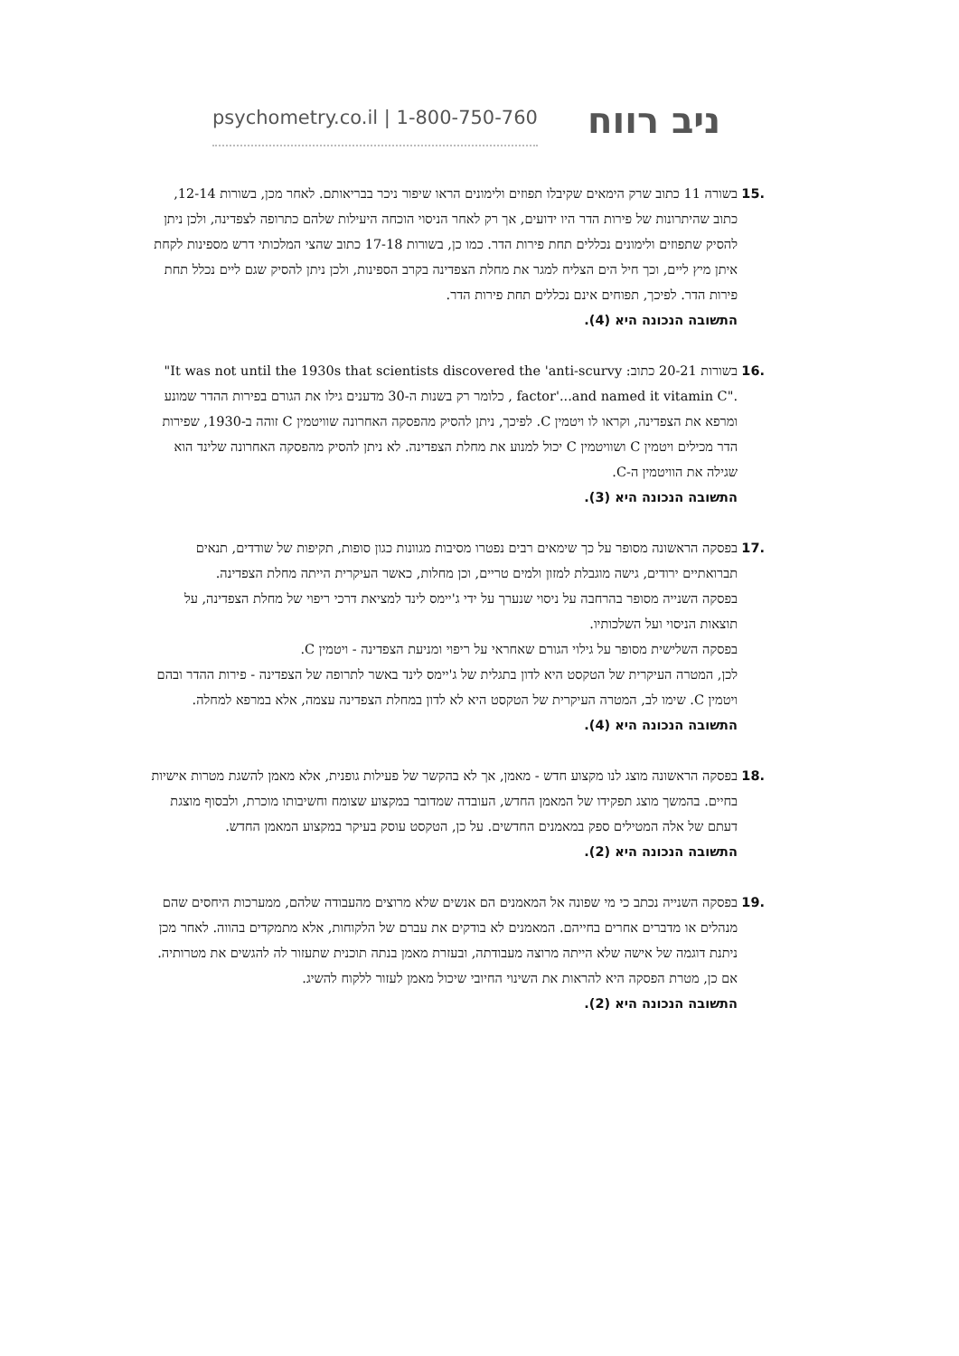psychometry.co.il | 1-800-750-760
ניב רווח
.15 בשורה 11 כתוב שרק הימאים שקיבלו תפוזים ולימונים הראו שיפור ניכר בבריאותם. לאחר מכן, בשורות 12-14, כתוב שהיתרונות של פירות הדר היו ידועים, אך רק לאחר הניסוי הוכחה היעילות שלהם כתרופה לצפדינה, ולכן ניתן להסיק שתפוזים ולימונים נכללים תחת פירות הדר. כמו כן, בשורות 17-18 כתוב שהצי המלכותי דרש מספינות לקחת איתן מיץ ליים, וכך חיל הים הצליח למגר את מחלת הצפדינה בקרב הספינות, ולכן ניתן להסיק שגם ליים נכלל תחת פירות הדר. לפיכך, תפוחים אינם נכללים תחת פירות הדר.
התשובה הנכונה היא (4).
.16 בשורות 20-21 כתוב: "It was not until the 1930s that scientists discovered the 'anti-scurvy factor'...and named it vitamin C". , כלומר רק בשנות ה-30 מדענים גילו את הגורם בפירות ההדר שמונע ומרפא את הצפדינה, וקראו לו ויטמין C. לפיכך, ניתן להסיק מהפסקה האחרונה שוויטמין C זוהה ב-1930, שפירות הדר מכילים ויטמין C ושוויטמין C יכול למנוע את מחלת הצפדינה. לא ניתן להסיק מהפסקה האחרונה שלינד הוא שגילה את הוויטמין ה-C.
התשובה הנכונה היא (3).
.17 בפסקה הראשונה מסופר על כך שימאים רבים נפטרו מסיבות מגוונות כגון סופות, תקיפות של שודדים, תנאים תברואתיים ירודים, גישה מוגבלת למזון ולמים טריים, וכן מחלות, כאשר העיקרית הייתה מחלת הצפדינה.
בפסקה השנייה מסופר בהרחבה על ניסוי שנערך על ידי ג'יימס לינד למציאת דרכי ריפוי של מחלת הצפדינה, על תוצאות הניסוי ועל השלכותיו.
בפסקה השלישית מסופר על גילוי הגורם שאחראי על ריפוי ומניעת הצפדינה - ויטמין C.
לכן, המטרה העיקרית של הטקסט היא לדון בתגלית של ג'יימס לינד באשר לתרופה של הצפדינה - פירות ההדר ובהם ויטמין C. שימו לב, המטרה העיקרית של הטקסט היא לא לדון במחלת הצפדינה עצמה, אלא במרפא למחלה.
התשובה הנכונה היא (4).
.18 בפסקה הראשונה מוצג לנו מקצוע חדש - מאמן, אך לא בהקשר של פעילות גופנית, אלא מאמן להשגת מטרות אישיות בחיים. בהמשך מוצג תפקידו של המאמן החדש, העובדה שמדובר במקצוע שצומח וחשיבותו מוכרת, ולבסוף מוצגת דעתם של אלה המטילים ספק במאמנים החדשים. על כן, הטקסט עוסק בעיקר במקצוע המאמן החדש.
התשובה הנכונה היא (2).
.19 בפסקה השנייה נכתב כי מי שפונה אל המאמנים הם אנשים שלא מרוצים מהעבודה שלהם, ממערכות היחסים שהם מנהלים או מדברים אחרים בחייהם. המאמנים לא בודקים את עברם של הלקוחות, אלא מתמקדים בהווה. לאחר מכן ניתנת דוגמה של אישה שלא הייתה מרוצה מעבודתה, ובעזרת מאמן בנתה תוכנית שתעזור לה להגשים את מטרותיה. אם כן, מטרת הפסקה היא להראות את השינוי החיובי שיכול מאמן לעזור ללקוח להשיג.
התשובה הנכונה היא (2).